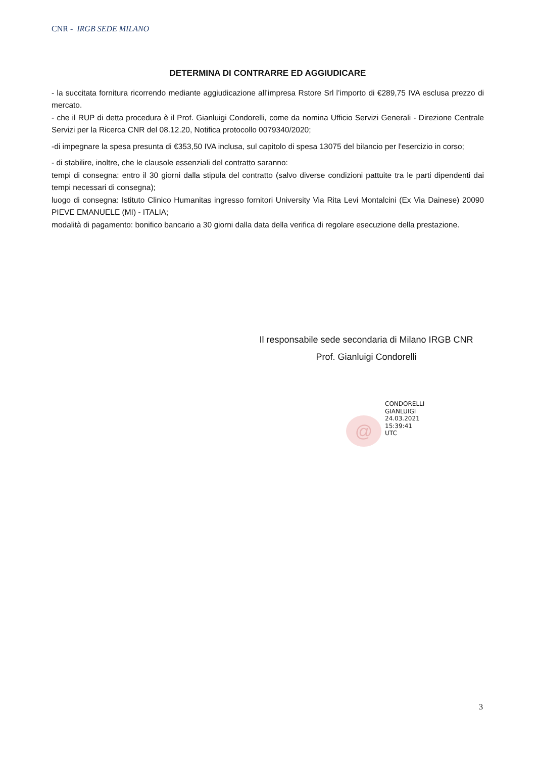CNR - IRGB SEDE MILANO
DETERMINA DI CONTRARRE ED AGGIUDICARE
- la succitata fornitura ricorrendo mediante aggiudicazione all’impresa Rstore Srl l’importo di €289,75 IVA esclusa prezzo di mercato.
- che il RUP di detta procedura è il Prof. Gianluigi Condorelli, come da nomina Ufficio Servizi Generali - Direzione Centrale Servizi per la Ricerca CNR del 08.12.20, Notifica protocollo 0079340/2020;
-di impegnare la spesa presunta di €353,50 IVA inclusa, sul capitolo di spesa 13075 del bilancio per l'esercizio in corso;
- di stabilire, inoltre, che le clausole essenziali del contratto saranno:
tempi di consegna: entro il 30 giorni dalla stipula del contratto (salvo diverse condizioni pattuite tra le parti dipendenti dai tempi necessari di consegna);
luogo di consegna: Istituto Clinico Humanitas ingresso fornitori University Via Rita Levi Montalcini (Ex Via Dainese) 20090 PIEVE EMANUELE (MI) - ITALIA;
modalità di pagamento: bonifico bancario a 30 giorni dalla data della verifica di regolare esecuzione della prestazione.
Il responsabile sede secondaria di Milano IRGB CNR
Prof. Gianluigi Condorelli
@
CONDORELLI
GIANLUIGI
24.03.2021
15:39:41
UTC
3